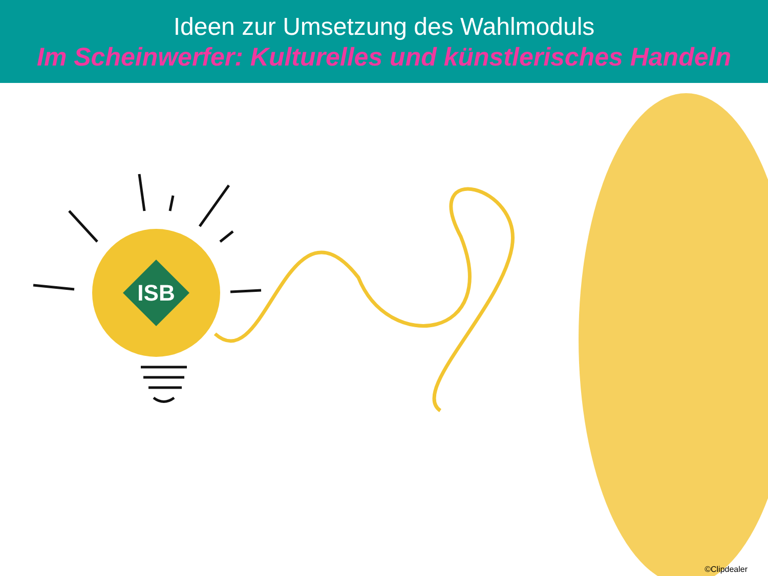Ideen zur Umsetzung des Wahlmoduls
Im Scheinwerfer: Kulturelles und künstlerisches Handeln
ISB
©Clipdealer